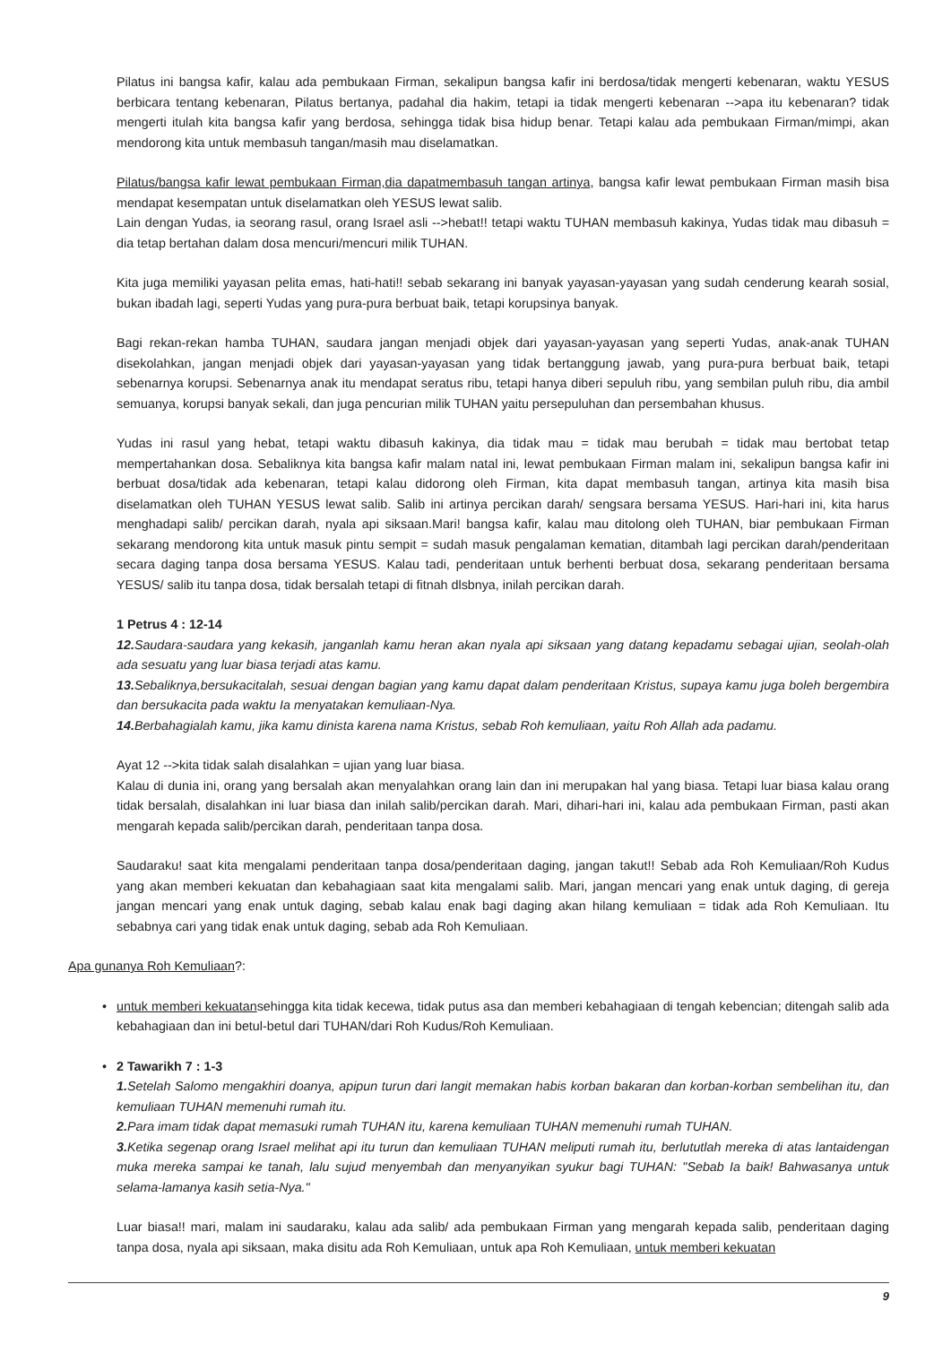Pilatus ini bangsa kafir, kalau ada pembukaan Firman, sekalipun bangsa kafir ini berdosa/tidak mengerti kebenaran, waktu YESUS berbicara tentang kebenaran, Pilatus bertanya, padahal dia hakim, tetapi ia tidak mengerti kebenaran -->apa itu kebenaran? tidak mengerti itulah kita bangsa kafir yang berdosa, sehingga tidak bisa hidup benar. Tetapi kalau ada pembukaan Firman/mimpi, akan mendorong kita untuk membasuh tangan/masih mau diselamatkan.
Pilatus/bangsa kafir lewat pembukaan Firman,dia dapatmembasuh tangan artinya, bangsa kafir lewat pembukaan Firman masih bisa mendapat kesempatan untuk diselamatkan oleh YESUS lewat salib.
Lain dengan Yudas, ia seorang rasul, orang Israel asli -->hebat!! tetapi waktu TUHAN membasuh kakinya, Yudas tidak mau dibasuh = dia tetap bertahan dalam dosa mencuri/mencuri milik TUHAN.
Kita juga memiliki yayasan pelita emas, hati-hati!! sebab sekarang ini banyak yayasan-yayasan yang sudah cenderung kearah sosial, bukan ibadah lagi, seperti Yudas yang pura-pura berbuat baik, tetapi korupsinya banyak.
Bagi rekan-rekan hamba TUHAN, saudara jangan menjadi objek dari yayasan-yayasan yang seperti Yudas, anak-anak TUHAN disekolahkan, jangan menjadi objek dari yayasan-yayasan yang tidak bertanggung jawab, yang pura-pura berbuat baik, tetapi sebenarnya korupsi. Sebenarnya anak itu mendapat seratus ribu, tetapi hanya diberi sepuluh ribu, yang sembilan puluh ribu, dia ambil semuanya, korupsi banyak sekali, dan juga pencurian milik TUHAN yaitu persepuluhan dan persembahan khusus.
Yudas ini rasul yang hebat, tetapi waktu dibasuh kakinya, dia tidak mau = tidak mau berubah = tidak mau bertobat tetap mempertahankan dosa. Sebaliknya kita bangsa kafir malam natal ini, lewat pembukaan Firman malam ini, sekalipun bangsa kafir ini berbuat dosa/tidak ada kebenaran, tetapi kalau didorong oleh Firman, kita dapat membasuh tangan, artinya kita masih bisa diselamatkan oleh TUHAN YESUS lewat salib. Salib ini artinya percikan darah/ sengsara bersama YESUS. Hari-hari ini, kita harus menghadapi salib/ percikan darah, nyala api siksaan.Mari! bangsa kafir, kalau mau ditolong oleh TUHAN, biar pembukaan Firman sekarang mendorong kita untuk masuk pintu sempit = sudah masuk pengalaman kematian, ditambah lagi percikan darah/penderitaan secara daging tanpa dosa bersama YESUS. Kalau tadi, penderitaan untuk berhenti berbuat dosa, sekarang penderitaan bersama YESUS/ salib itu tanpa dosa, tidak bersalah tetapi di fitnah dlsbnya, inilah percikan darah.
1 Petrus 4 : 12-14
12. Saudara-saudara yang kekasih, janganlah kamu heran akan nyala api siksaan yang datang kepadamu sebagai ujian, seolah-olah ada sesuatu yang luar biasa terjadi atas kamu.
13. Sebaliknya,bersukacitalah, sesuai dengan bagian yang kamu dapat dalam penderitaan Kristus, supaya kamu juga boleh bergembira dan bersukacita pada waktu Ia menyatakan kemuliaan-Nya.
14. Berbahagialah kamu, jika kamu dinista karena nama Kristus, sebab Roh kemuliaan, yaitu Roh Allah ada padamu.
Ayat 12 -->kita tidak salah disalahkan = ujian yang luar biasa.
Kalau di dunia ini, orang yang bersalah akan menyalahkan orang lain dan ini merupakan hal yang biasa. Tetapi luar biasa kalau orang tidak bersalah, disalahkan ini luar biasa dan inilah salib/percikan darah. Mari, dihari-hari ini, kalau ada pembukaan Firman, pasti akan mengarah kepada salib/percikan darah, penderitaan tanpa dosa.
Saudaraku! saat kita mengalami penderitaan tanpa dosa/penderitaan daging, jangan takut!! Sebab ada Roh Kemuliaan/Roh Kudus yang akan memberi kekuatan dan kebahagiaan saat kita mengalami salib. Mari, jangan mencari yang enak untuk daging, di gereja jangan mencari yang enak untuk daging, sebab kalau enak bagi daging akan hilang kemuliaan = tidak ada Roh Kemuliaan. Itu sebabnya cari yang tidak enak untuk daging, sebab ada Roh Kemuliaan.
Apa gunanya Roh Kemuliaan?:
• untuk memberi kekuatansehingga kita tidak kecewa, tidak putus asa dan memberi kebahagiaan di tengah kebencian; ditengah salib ada kebahagiaan dan ini betul-betul dari TUHAN/dari Roh Kudus/Roh Kemuliaan.
• 2 Tawarikh 7 : 1-3
1. Setelah Salomo mengakhiri doanya, apipun turun dari langit memakan habis korban bakaran dan korban-korban sembelihan itu, dan kemuliaan TUHAN memenuhi rumah itu.
2. Para imam tidak dapat memasuki rumah TUHAN itu, karena kemuliaan TUHAN memenuhi rumah TUHAN.
3. Ketika segenap orang Israel melihat api itu turun dan kemuliaan TUHAN meliputi rumah itu, berlututlah mereka di atas lantaidengan muka mereka sampai ke tanah, lalu sujud menyembah dan menyanyikan syukur bagi TUHAN: "Sebab Ia baik! Bahwasanya untuk selama-lamanya kasih setia-Nya."
Luar biasa!! mari, malam ini saudaraku, kalau ada salib/ ada pembukaan Firman yang mengarah kepada salib, penderitaan daging tanpa dosa, nyala api siksaan, maka disitu ada Roh Kemuliaan, untuk apa Roh Kemuliaan, untuk memberi kekuatan
9